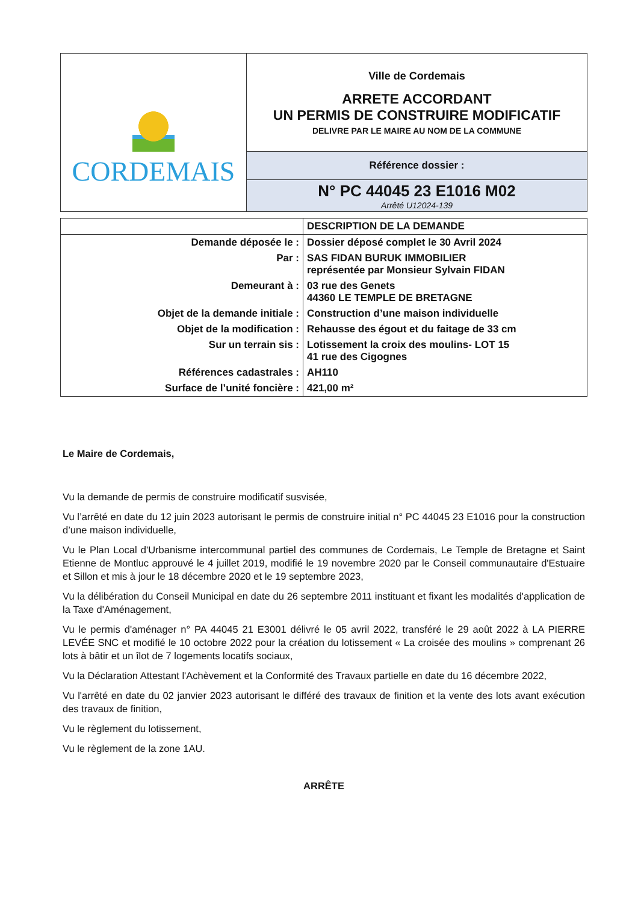| CORDEMAIS | Ville de Cordemais ARRETE ACCORDANT UN PERMIS DE CONSTRUIRE MODIFICATIF DELIVRE PAR LE MAIRE AU NOM DE LA COMMUNE |
| | Référence dossier : |
| | N° PC 44045 23 E1016 M02 Arrêté U12024-139 |
| | DESCRIPTION DE LA DEMANDE |
| Demande déposée le : | Dossier déposé complet le 30 Avril 2024 |
| Par : | SAS FIDAN BURUK IMMOBILIER représentée par Monsieur Sylvain FIDAN |
| Demeurant à : | 03 rue des Genets 44360 LE TEMPLE DE BRETAGNE |
| Objet de la demande initiale : | Construction d’une maison individuelle |
| Objet de la modification : | Rehausse des égout et du faitage de 33 cm |
| Sur un terrain sis : | Lotissement la croix des moulins- LOT 15 41 rue des Cigognes |
| Références cadastrales : | AH110 |
| Surface de l’unité foncière : | 421,00 m² |
Le Maire de Cordemais,
Vu la demande de permis de construire modificatif susvisée,
Vu l’arrêté en date du 12 juin 2023 autorisant le permis de construire initial n° PC 44045 23 E1016 pour la construction d’une maison individuelle,
Vu le Plan Local d'Urbanisme intercommunal partiel des communes de Cordemais, Le Temple de Bretagne et Saint Etienne de Montluc approuvé le 4 juillet 2019, modifié le 19 novembre 2020 par le Conseil communautaire d'Estuaire et Sillon et mis à jour le 18 décembre 2020 et le 19 septembre 2023,
Vu la délibération du Conseil Municipal en date du 26 septembre 2011 instituant et fixant les modalités d'application de la Taxe d'Aménagement,
Vu le permis d'aménager n° PA 44045 21 E3001 délivré le 05 avril 2022, transféré le 29 août 2022 à LA PIERRE LEVÉE SNC et modifié le 10 octobre 2022 pour la création du lotissement « La croisée des moulins » comprenant 26 lots à bâtir et un îlot de 7 logements locatifs sociaux,
Vu la Déclaration Attestant l'Achèvement et la Conformité des Travaux partielle en date du 16 décembre 2022,
Vu l'arrêté en date du 02 janvier 2023 autorisant le différé des travaux de finition et la vente des lots avant exécution des travaux de finition,
Vu le règlement du lotissement,
Vu le règlement de la zone 1AU.
ARRÊTE